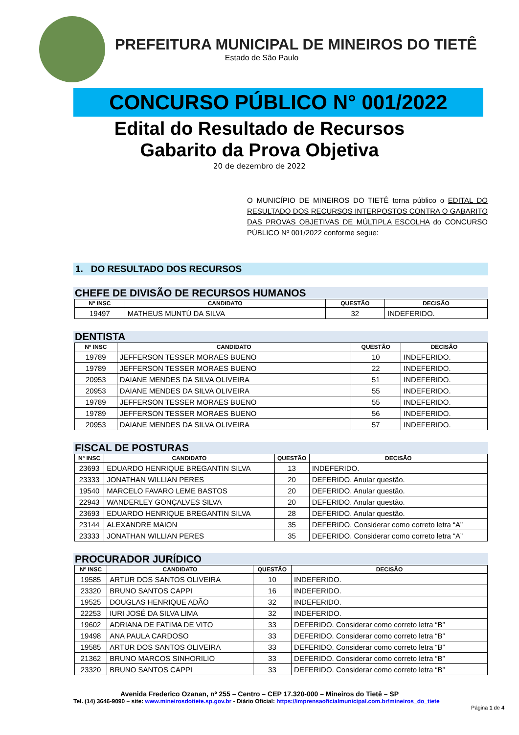PREFEITURA MUNICIPAL DE MINEIROS DO TIETÊ
Estado de São Paulo
CONCURSO PÚBLICO N° 001/2022
Edital do Resultado de Recursos
Gabarito da Prova Objetiva
20 de dezembro de 2022
O MUNICÍPIO DE MINEIROS DO TIETÊ torna público o EDITAL DO RESULTADO DOS RECURSOS INTERPOSTOS CONTRA O GABARITO DAS PROVAS OBJETIVAS DE MÚLTIPLA ESCOLHA do CONCURSO PÚBLICO Nº 001/2022 conforme segue:
1. DO RESULTADO DOS RECURSOS
CHEFE DE DIVISÃO DE RECURSOS HUMANOS
| Nº INSC | CANDIDATO | QUESTÃO | DECISÃO |
| --- | --- | --- | --- |
| 19497 | MATHEUS MUNTÚ DA SILVA | 32 | INDEFERIDO. |
DENTISTA
| Nº INSC | CANDIDATO | QUESTÃO | DECISÃO |
| --- | --- | --- | --- |
| 19789 | JEFFERSON TESSER MORAES BUENO | 10 | INDEFERIDO. |
| 19789 | JEFFERSON TESSER MORAES BUENO | 22 | INDEFERIDO. |
| 20953 | DAIANE MENDES DA SILVA OLIVEIRA | 51 | INDEFERIDO. |
| 20953 | DAIANE MENDES DA SILVA OLIVEIRA | 55 | INDEFERIDO. |
| 19789 | JEFFERSON TESSER MORAES BUENO | 55 | INDEFERIDO. |
| 19789 | JEFFERSON TESSER MORAES BUENO | 56 | INDEFERIDO. |
| 20953 | DAIANE MENDES DA SILVA OLIVEIRA | 57 | INDEFERIDO. |
FISCAL DE POSTURAS
| Nº INSC | CANDIDATO | QUESTÃO | DECISÃO |
| --- | --- | --- | --- |
| 23693 | EDUARDO HENRIQUE BREGANTIN SILVA | 13 | INDEFERIDO. |
| 23333 | JONATHAN WILLIAN PERES | 20 | DEFERIDO. Anular questão. |
| 19540 | MARCELO FAVARO LEME BASTOS | 20 | DEFERIDO. Anular questão. |
| 22943 | WANDERLEY GONÇALVES SILVA | 20 | DEFERIDO. Anular questão. |
| 23693 | EDUARDO HENRIQUE BREGANTIN SILVA | 28 | DEFERIDO. Anular questão. |
| 23144 | ALEXANDRE MAION | 35 | DEFERIDO. Considerar como correto letra “A” |
| 23333 | JONATHAN WILLIAN PERES | 35 | DEFERIDO. Considerar como correto letra “A” |
PROCURADOR JURÍDICO
| Nº INSC | CANDIDATO | QUESTÃO | DECISÃO |
| --- | --- | --- | --- |
| 19585 | ARTUR DOS SANTOS OLIVEIRA | 10 | INDEFERIDO. |
| 23320 | BRUNO SANTOS CAPPI | 16 | INDEFERIDO. |
| 19525 | DOUGLAS HENRIQUE ADÃO | 32 | INDEFERIDO. |
| 22253 | IURI JOSÉ DA SILVA LIMA | 32 | INDEFERIDO. |
| 19602 | ADRIANA DE FATIMA DE VITO | 33 | DEFERIDO. Considerar como correto letra “B” |
| 19498 | ANA PAULA CARDOSO | 33 | DEFERIDO. Considerar como correto letra “B” |
| 19585 | ARTUR DOS SANTOS OLIVEIRA | 33 | DEFERIDO. Considerar como correto letra “B” |
| 21362 | BRUNO MARCOS SINHORILIO | 33 | DEFERIDO. Considerar como correto letra “B” |
| 23320 | BRUNO SANTOS CAPPI | 33 | DEFERIDO. Considerar como correto letra “B” |
Avenida Frederico Ozanan, nº 255 – Centro – CEP 17.320-000 – Mineiros do Tietê – SP
Tel. (14) 3646-9090 – site: www.mineirosdotiete.sp.gov.br - Diário Oficial: https://imprensaoficialmunicipal.com.br/mineiros_do_tiete
Página 1 de 4